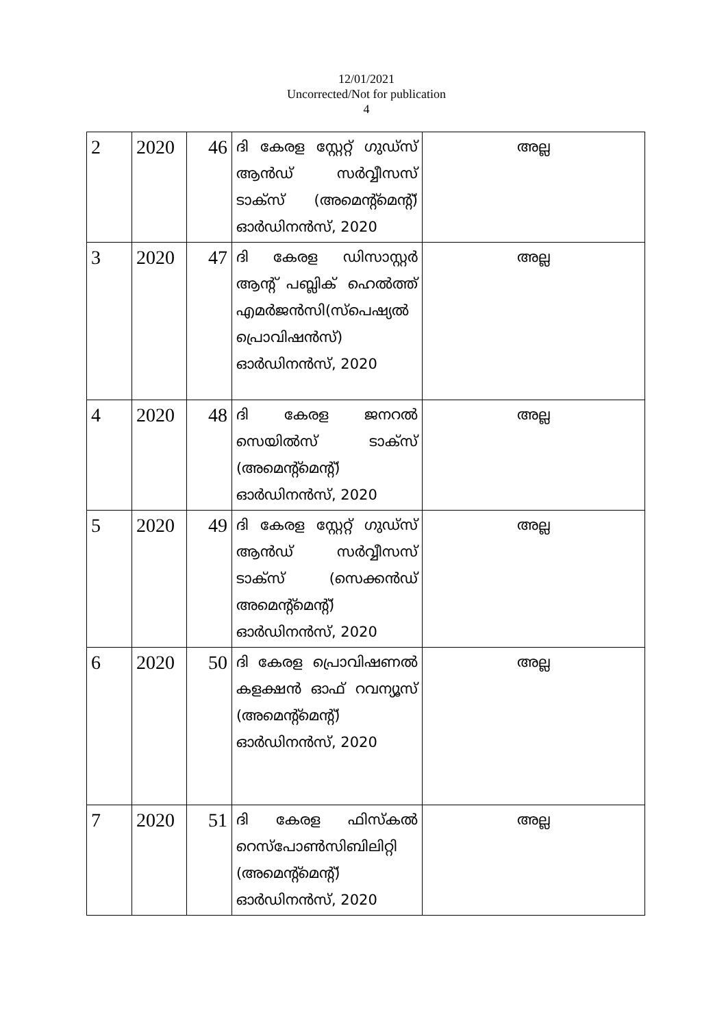12/01/2021
Uncorrected/Not for publication
4
| 2 | 2020 | 46 | ദി കേരള സ്റ്റേറ്റ് ഗുഡ്സ് ആൻഡ് സർവ്വീസസ് ടാക്സ് (അമെന്റ്മെന്റ്) ഓർഡിനൻസ്, 2020 | അല്ല |
| 3 | 2020 | 47 | ദി കേരള ഡിസാസ്റ്റർ ആന്റ് പബ്ലിക് ഹെൽത്ത് എമർജൻസി(സ്പെഷ്യൽ പ്രൊവിഷൻസ്) ഓർഡിനൻസ്, 2020 | അല്ല |
| 4 | 2020 | 48 | ദി കേരള ജനറൽ സെയിൽസ് ടാക്സ് (അമെന്റ്മെന്റ്) ഓർഡിനൻസ്, 2020 | അല്ല |
| 5 | 2020 | 49 | ദി കേരള സ്റ്റേറ്റ് ഗുഡ്സ് ആൻഡ് സർവ്വീസസ് ടാക്സ് (സെക്കൻഡ് അമെന്റ്മെന്റ്) ഓർഡിനൻസ്, 2020 | അല്ല |
| 6 | 2020 | 50 | ദി കേരള പ്രൊവിഷണൽ കളക്ഷൻ ഓഫ് റവന്യൂസ് (അമെന്റ്മെന്റ്) ഓർഡിനൻസ്, 2020 | അല്ല |
| 7 | 2020 | 51 | ദി കേരള ഫിസ്കൽ റെസ്പോൺസിബിലിറ്റി (അമെന്റ്മെന്റ്) ഓർഡിനൻസ്, 2020 | അല്ല |